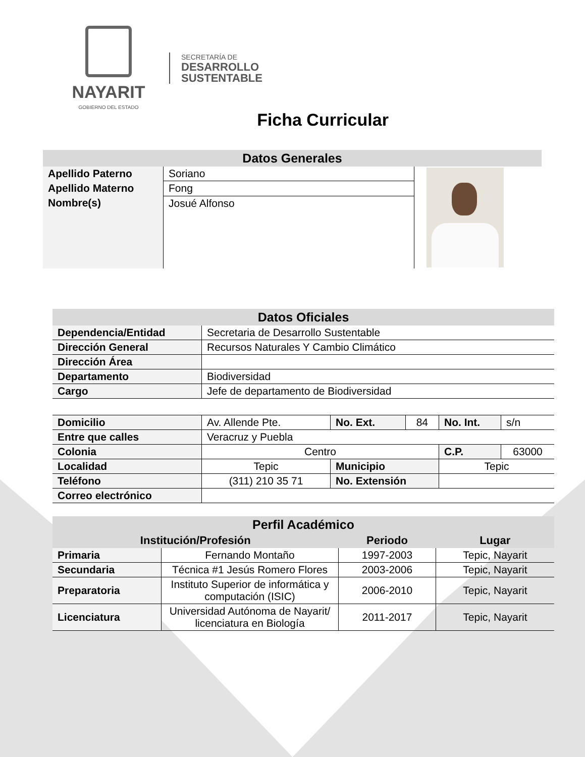NAYARIT
GOBIERNO DEL ESTADO
SECRETARÍA DE
DESARROLLO
SUSTENTABLE
Ficha Curricular
| Datos Generales | | |
| Apellido Paterno | Soriano | |
| Apellido Materno | Fong | |
| Nombre(s) | Josué Alfonso | |
| Datos Oficiales | |
| Dependencia/Entidad | Secretaria de Desarrollo Sustentable |
| Dirección General | Recursos Naturales Y Cambio Climático |
| Dirección Área | |
| Departamento | Biodiversidad |
| Cargo | Jefe de departamento de Biodiversidad |
| Domicilio | Av. Allende Pte. | No. Ext. | 84 | No. Int. | s/n |
| Entre que calles | Veracruz y Puebla | | | | |
| Colonia | Centro | | | C.P. | 63000 |
| Localidad | Tepic | Municipio | | Tepic | |
| Teléfono | (311) 210 35 71 | No. Extensión | | | |
| Correo electrónico | | | | | |
| Perfil Académico | | | |
| Institución/Profesión | | Periodo | Lugar |
| Primaria | Fernando Montaño | 1997-2003 | Tepic, Nayarit |
| Secundaria | Técnica #1 Jesús Romero Flores | 2003-2006 | Tepic, Nayarit |
| Preparatoria | Instituto Superior de informática y computación (ISIC) | 2006-2010 | Tepic, Nayarit |
| Licenciatura | Universidad Autónoma de Nayarit/ licenciatura en Biología | 2011-2017 | Tepic, Nayarit |